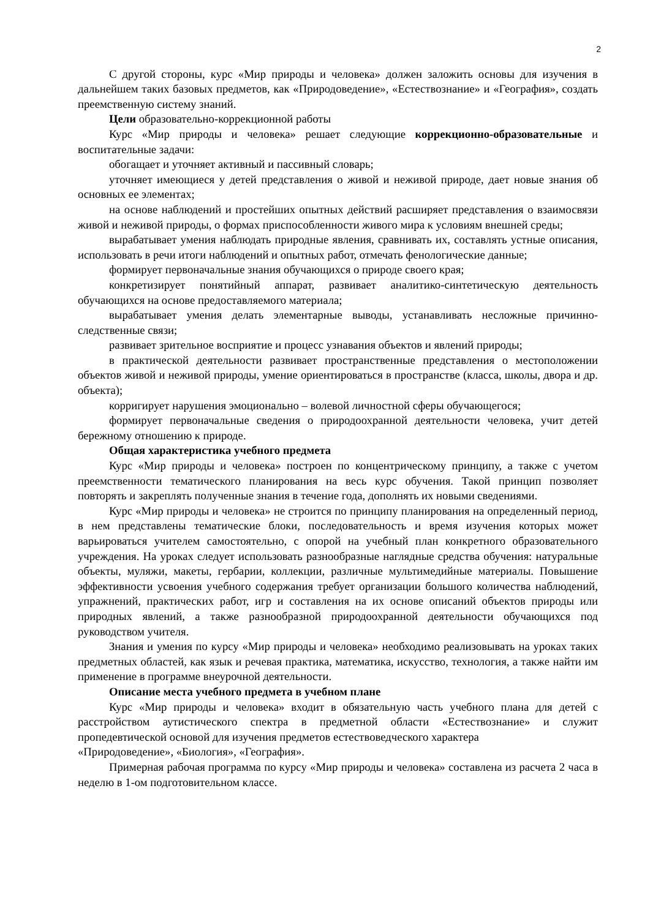2
С другой стороны, курс «Мир природы и человека» должен заложить основы для изучения в дальнейшем таких базовых предметов, как «Природоведение», «Естествознание» и «География», создать преемственную систему знаний.
Цели образовательно-коррекционной работы
Курс «Мир природы и человека» решает следующие коррекционно-образовательные и воспитательные задачи:
обогащает и уточняет активный и пассивный словарь;
уточняет имеющиеся у детей представления о живой и неживой природе, дает новые знания об основных ее элементах;
на основе наблюдений и простейших опытных действий расширяет представления о взаимосвязи живой и неживой природы, о формах приспособленности живого мира к условиям внешней среды;
вырабатывает умения наблюдать природные явления, сравнивать их, составлять устные описания, использовать в речи итоги наблюдений и опытных работ, отмечать фенологические данные;
формирует первоначальные знания обучающихся о природе своего края;
конкретизирует понятийный аппарат, развивает аналитико-синтетическую деятельность обучающихся на основе предоставляемого материала;
вырабатывает умения делать элементарные выводы, устанавливать несложные причинно-следственные связи;
развивает зрительное восприятие и процесс узнавания объектов и явлений природы;
в практической деятельности развивает пространственные представления о местоположении объектов живой и неживой природы, умение ориентироваться в пространстве (класса, школы, двора и др. объекта);
корригирует нарушения эмоционально – волевой личностной сферы обучающегося;
формирует первоначальные сведения о природоохранной деятельности человека, учит детей бережному отношению к природе.
Общая характеристика учебного предмета
Курс «Мир природы и человека» построен по концентрическому принципу, а также с учетом преемственности тематического планирования на весь курс обучения. Такой принцип позволяет повторять и закреплять полученные знания в течение года, дополнять их новыми сведениями.
Курс «Мир природы и человека» не строится по принципу планирования на определенный период, в нем представлены тематические блоки, последовательность и время изучения которых может варьироваться учителем самостоятельно, с опорой на учебный план конкретного образовательного учреждения. На уроках следует использовать разнообразные наглядные средства обучения: натуральные объекты, муляжи, макеты, гербарии, коллекции, различные мультимедийные материалы. Повышение эффективности усвоения учебного содержания требует организации большого количества наблюдений, упражнений, практических работ, игр и составления на их основе описаний объектов природы или природных явлений, а также разнообразной природоохранной деятельности обучающихся под руководством учителя.
Знания и умения по курсу «Мир природы и человека» необходимо реализовывать на уроках таких предметных областей, как язык и речевая практика, математика, искусство, технология, а также найти им применение в программе внеурочной деятельности.
Описание места учебного предмета в учебном плане
Курс «Мир природы и человека» входит в обязательную часть учебного плана для детей с расстройством аутистического спектра в предметной области «Естествознание» и служит пропедевтической основой для изучения предметов естествоведческого характера
«Природоведение», «Биология», «География».
Примерная рабочая программа по курсу «Мир природы и человека» составлена из расчета 2 часа в неделю в 1-ом подготовительном классе.